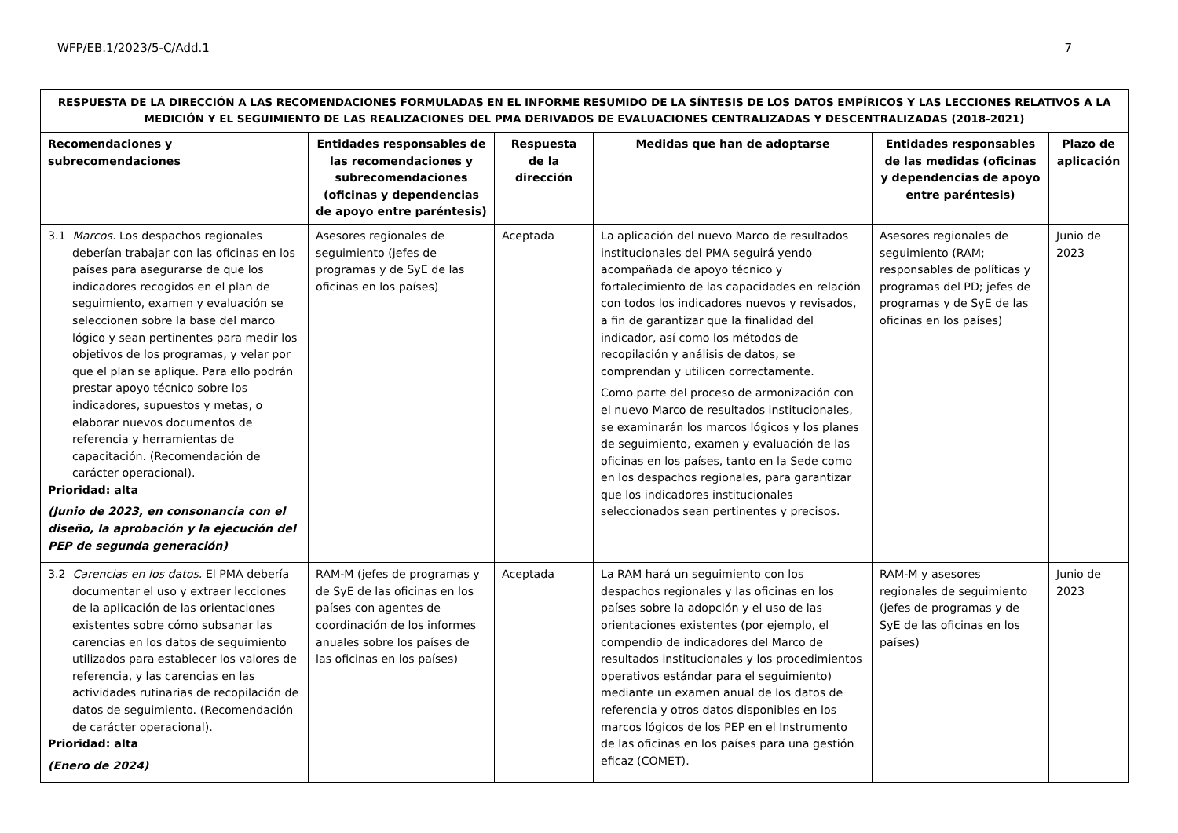WFP/EB.1/2023/5-C/Add.1 7
| RESPUESTA DE LA DIRECCIÓN A LAS RECOMENDACIONES FORMULADAS EN EL INFORME RESUMIDO DE LA SÍNTESIS DE LOS DATOS EMPÍRICOS Y LAS LECCIONES RELATIVOS A LA MEDICIÓN Y EL SEGUIMIENTO DE LAS REALIZACIONES DEL PMA DERIVADOS DE EVALUACIONES CENTRALIZADAS Y DESCENTRALIZADAS (2018-2021) | | | | | |
| --- | --- | --- | --- | --- | --- |
| Recomendaciones y subrecomendaciones | Entidades responsables de las recomendaciones y subrecomendaciones (oficinas y dependencias de apoyo entre paréntesis) | Respuesta de la dirección | Medidas que han de adoptarse | Entidades responsables de las medidas (oficinas y dependencias de apoyo entre paréntesis) | Plazo de aplicación |
| 3.1 Marcos. Los despachos regionales deberían trabajar con las oficinas en los países para asegurarse de que los indicadores recogidos en el plan de seguimiento, examen y evaluación se seleccionen sobre la base del marco lógico y sean pertinentes para medir los objetivos de los programas, y velar por que el plan se aplique. Para ello podrán prestar apoyo técnico sobre los indicadores, supuestos y metas, o elaborar nuevos documentos de referencia y herramientas de capacitación. (Recomendación de carácter operacional). Prioridad: alta (Junio de 2023, en consonancia con el diseño, la aprobación y la ejecución del PEP de segunda generación) | Asesores regionales de seguimiento (jefes de programas y de SyE de las oficinas en los países) | Aceptada | La aplicación del nuevo Marco de resultados institucionales del PMA seguirá yendo acompañada de apoyo técnico y fortalecimiento de las capacidades en relación con todos los indicadores nuevos y revisados, a fin de garantizar que la finalidad del indicador, así como los métodos de recopilación y análisis de datos, se comprendan y utilicen correctamente. Como parte del proceso de armonización con el nuevo Marco de resultados institucionales, se examinarán los marcos lógicos y los planes de seguimiento, examen y evaluación de las oficinas en los países, tanto en la Sede como en los despachos regionales, para garantizar que los indicadores institucionales seleccionados sean pertinentes y precisos. | Asesores regionales de seguimiento (RAM; responsables de políticas y programas del PD; jefes de programas y de SyE de las oficinas en los países) | Junio de 2023 |
| 3.2 Carencias en los datos. El PMA debería documentar el uso y extraer lecciones de la aplicación de las orientaciones existentes sobre cómo subsanar las carencias en los datos de seguimiento utilizados para establecer los valores de referencia, y las carencias en las actividades rutinarias de recopilación de datos de seguimiento. (Recomendación de carácter operacional). Prioridad: alta (Enero de 2024) | RAM-M (jefes de programas y de SyE de las oficinas en los países con agentes de coordinación de los informes anuales sobre los países de las oficinas en los países) | Aceptada | La RAM hará un seguimiento con los despachos regionales y las oficinas en los países sobre la adopción y el uso de las orientaciones existentes (por ejemplo, el compendio de indicadores del Marco de resultados institucionales y los procedimientos operativos estándar para el seguimiento) mediante un examen anual de los datos de referencia y otros datos disponibles en los marcos lógicos de los PEP en el Instrumento de las oficinas en los países para una gestión eficaz (COMET). | RAM-M y asesores regionales de seguimiento (jefes de programas y de SyE de las oficinas en los países) | Junio de 2023 |